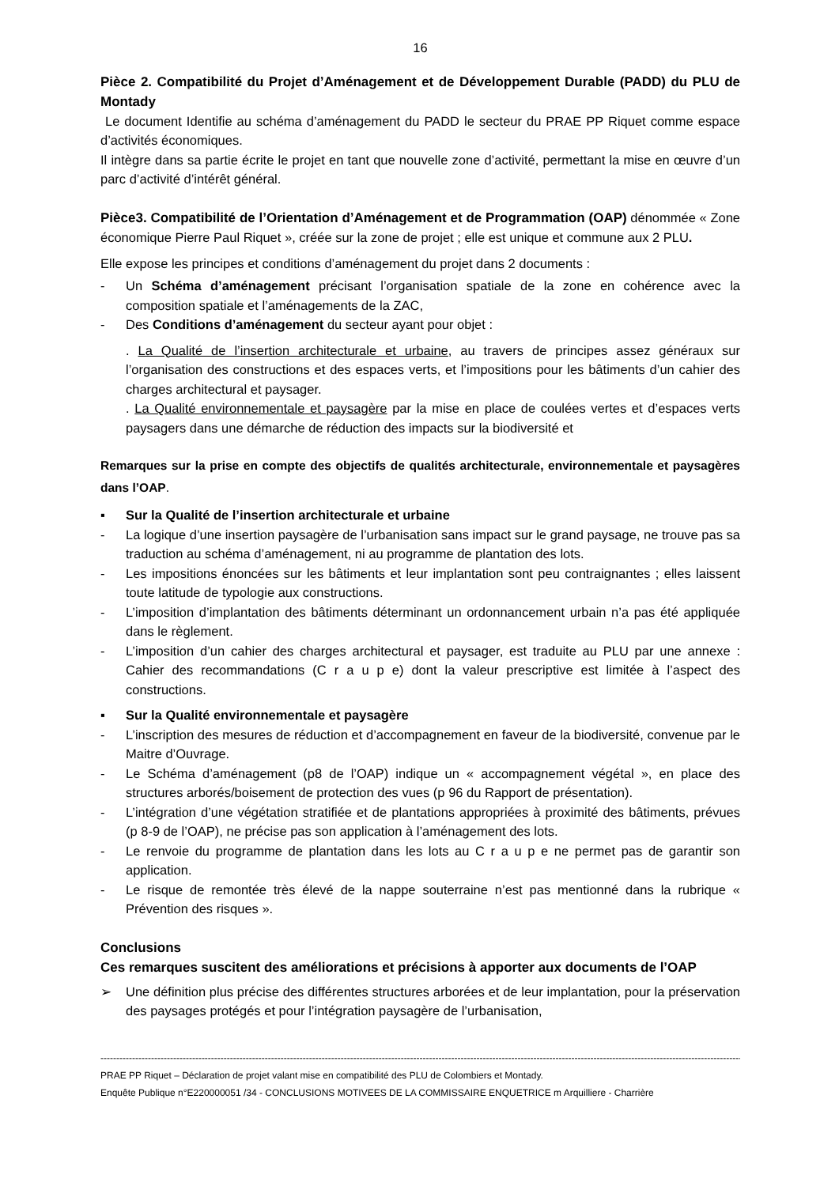16
Pièce 2. Compatibilité du Projet d’Aménagement et de Développement Durable (PADD) du PLU de Montady
Le document Identifie au schéma d’aménagement du PADD le secteur du PRAE PP Riquet comme espace d’activités économiques.
Il intègre dans sa partie écrite le projet en tant que nouvelle zone d’activité, permettant la mise en œuvre d’un parc d’activité d’intérêt général.
Pièce3. Compatibilité de l’Orientation d’Aménagement et de Programmation (OAP) dénommée « Zone économique Pierre Paul Riquet », créée sur la zone de projet ; elle est unique et commune aux 2 PLU.
Elle expose les principes et conditions d’aménagement du projet dans 2 documents :
- Un Schéma d’aménagement précisant l’organisation spatiale de la zone en cohérence avec la composition spatiale et l’aménagements de la ZAC,
- Des Conditions d’aménagement du secteur ayant pour objet :
. La Qualité de l’insertion architecturale et urbaine, au travers de principes assez généraux sur l’organisation des constructions et des espaces verts, et l’impositions pour les bâtiments d’un cahier des charges architectural et paysager.
. La Qualité environnementale et paysagère par la mise en place de coulées vertes et d’espaces verts paysagers dans une démarche de réduction des impacts sur la biodiversité et
Remarques sur la prise en compte des objectifs de qualités architecturale, environnementale et paysagères dans l’OAP.
▪ Sur la Qualité de l’insertion architecturale et urbaine
- La logique d’une insertion paysagère de l’urbanisation sans impact sur le grand paysage, ne trouve pas sa traduction au schéma d’aménagement, ni au programme de plantation des lots.
- Les impositions énoncées sur les bâtiments et leur implantation sont peu contraignantes ; elles laissent toute latitude de typologie aux constructions.
- L’imposition d’implantation des bâtiments déterminant un ordonnancement urbain n’a pas été appliquée dans le règlement.
- L’imposition d’un cahier des charges architectural et paysager, est traduite au PLU par une annexe : Cahier des recommandations (C r a u p e) dont la valeur prescriptive est limitée à l’aspect des constructions.
▪ Sur la Qualité environnementale et paysagère
- L’inscription des mesures de réduction et d’accompagnement en faveur de la biodiversité, convenue par le Maitre d’Ouvrage.
- Le Schéma d’aménagement (p8 de l’OAP) indique un « accompagnement végétal », en place des structures arborés/boisement de protection des vues (p 96 du Rapport de présentation).
- L’intégration d’une végétation stratifiée et de plantations appropriées à proximité des bâtiments, prévues (p 8-9 de l’OAP), ne précise pas son application à l’aménagement des lots.
- Le renvoie du programme de plantation dans les lots au C r a u p e ne permet pas de garantir son application.
- Le risque de remontée très élevé de la nappe souterraine n’est pas mentionné dans la rubrique « Prévention des risques ».
Conclusions
Ces remarques suscitent des améliorations et précisions à apporter aux documents de l’OAP
➢ Une définition plus précise des différentes structures arborées et de leur implantation, pour la préservation des paysages protégés et pour l’intégration paysagère de l’urbanisation,
------------------------------------------------------------------------------------------------------------------------------------------------------------------------------------------------------------------------
PRAE PP Riquet – Déclaration de projet valant mise en compatibilité des PLU de Colombiers et Montady.
Enquête Publique n°E220000051 /34 - CONCLUSIONS MOTIVEES DE LA COMMISSAIRE ENQUETRICE m Arquilliere - Charrière